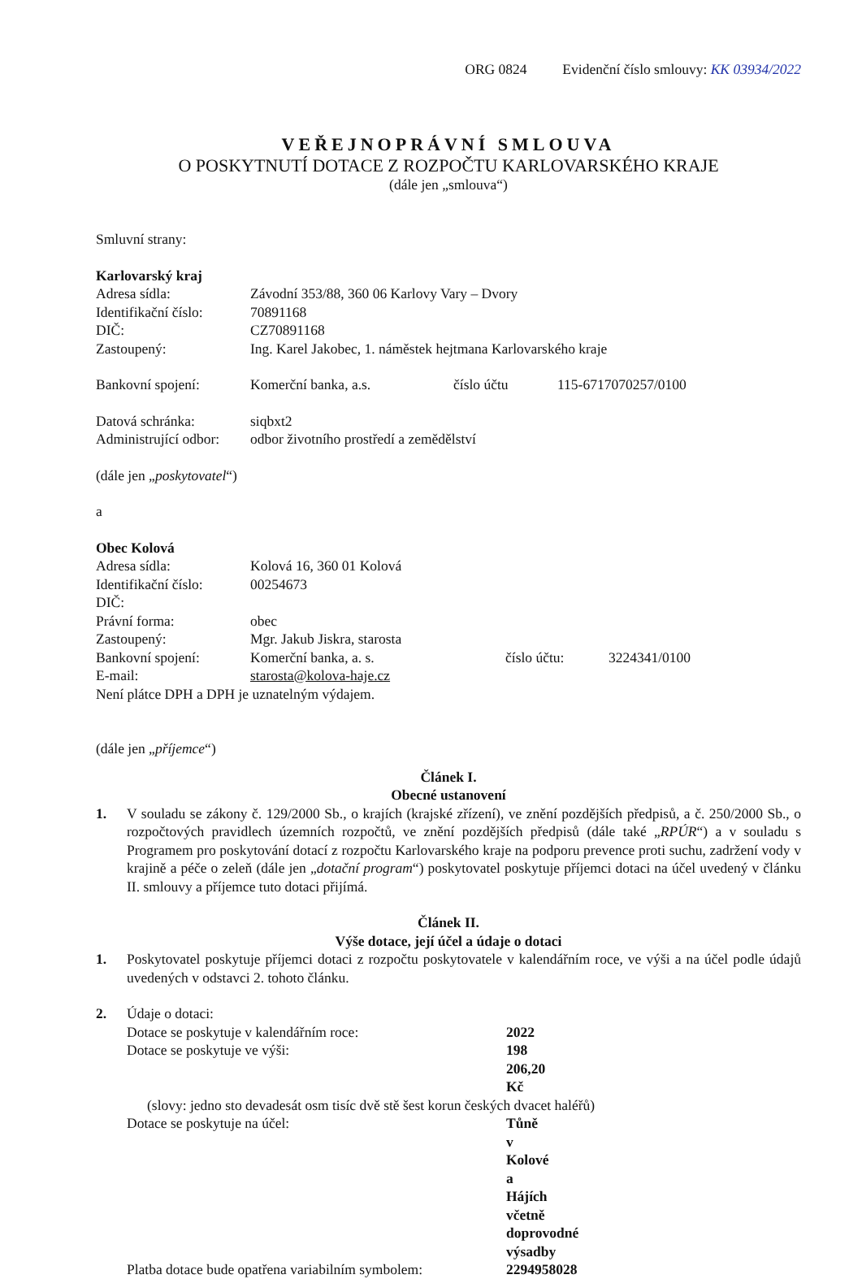ORG 0824 Evidenční číslo smlouvy: KK 03934/2022
VEŘEJNOPRÁVNÍ SMLOUVA
O POSKYTNUTÍ DOTACE Z ROZPOČTU KARLOVARSKÉHO KRAJE
(dále jen „smlouva“)
Smluvní strany:
Karlovarský kraj
Adresa sídla: Závodní 353/88, 360 06 Karlovy Vary – Dvory
Identifikační číslo:
70891168
DIČ: CZ70891168
Zastoupený: Ing. Karel Jakobec, 1. náměstek hejtmana Karlovarského kraje
Bankovní spojení: Komerční banka, a.s. číslo účtu 115-6717070257/0100
Datová schránka: siqbxt2
Administrující odbor:
odbor životního prostředí a zemědělství
(dále jen „poskytovatel“)
a
Obec Kolová
Adresa sídla: Kolová 16, 360 01 Kolová
Identifikační číslo:
00254673
DIČ:
Právní forma: obec
Zastoupený: Mgr. Jakub Jiskra, starosta
Bankovní spojení: Komerční banka, a. s. číslo účtu: 3224341/0100
E-mail: starosta@kolova-haje.cz
Není plátce DPH a DPH je uznatelným výdajem.
(dále jen „příjemce“)
Článek I.
Obecné ustanovení
1. V souladu se zákony č. 129/2000 Sb., o krajích (krajské zřízení), ve znění pozdějších předpisů, a č. 250/2000 Sb., o rozpočtových pravidlech územních rozpočtů, ve znění pozdějších předpisů (dále také „RPÚR“) a v souladu s Programem pro poskytování dotací z rozpočtu Karlovarského kraje na podporu prevence proti suchu, zadržení vody v krajině a péče o zeleň (dále jen „dotační program“) poskytovatel poskytuje příjemci dotaci na účel uvedený v článku II. smlouvy a příjemce tuto dotaci přijímá.
Článek II.
Výše dotace, její účel a údaje o dotaci
1. Poskytovatel poskytuje příjemci dotaci z rozpočtu poskytovatele v kalendářním roce, ve výši a na účel podle údajů uvedených v odstavci 2. tohoto článku.
2. Údaje o dotaci:
Dotace se poskytuje v kalendářním roce: 2022
Dotace se poskytuje ve výši: 198 206,20 Kč
(slovy: jedno sto devadesát osm tisíc dvě stě šest korun českých dvacet haléřů)
Dotace se poskytuje na účel: Tůně v Kolové a Hájích včetně doprovodné výsadby
Platba dotace bude opatřena variabilním symbolem:
2294958028